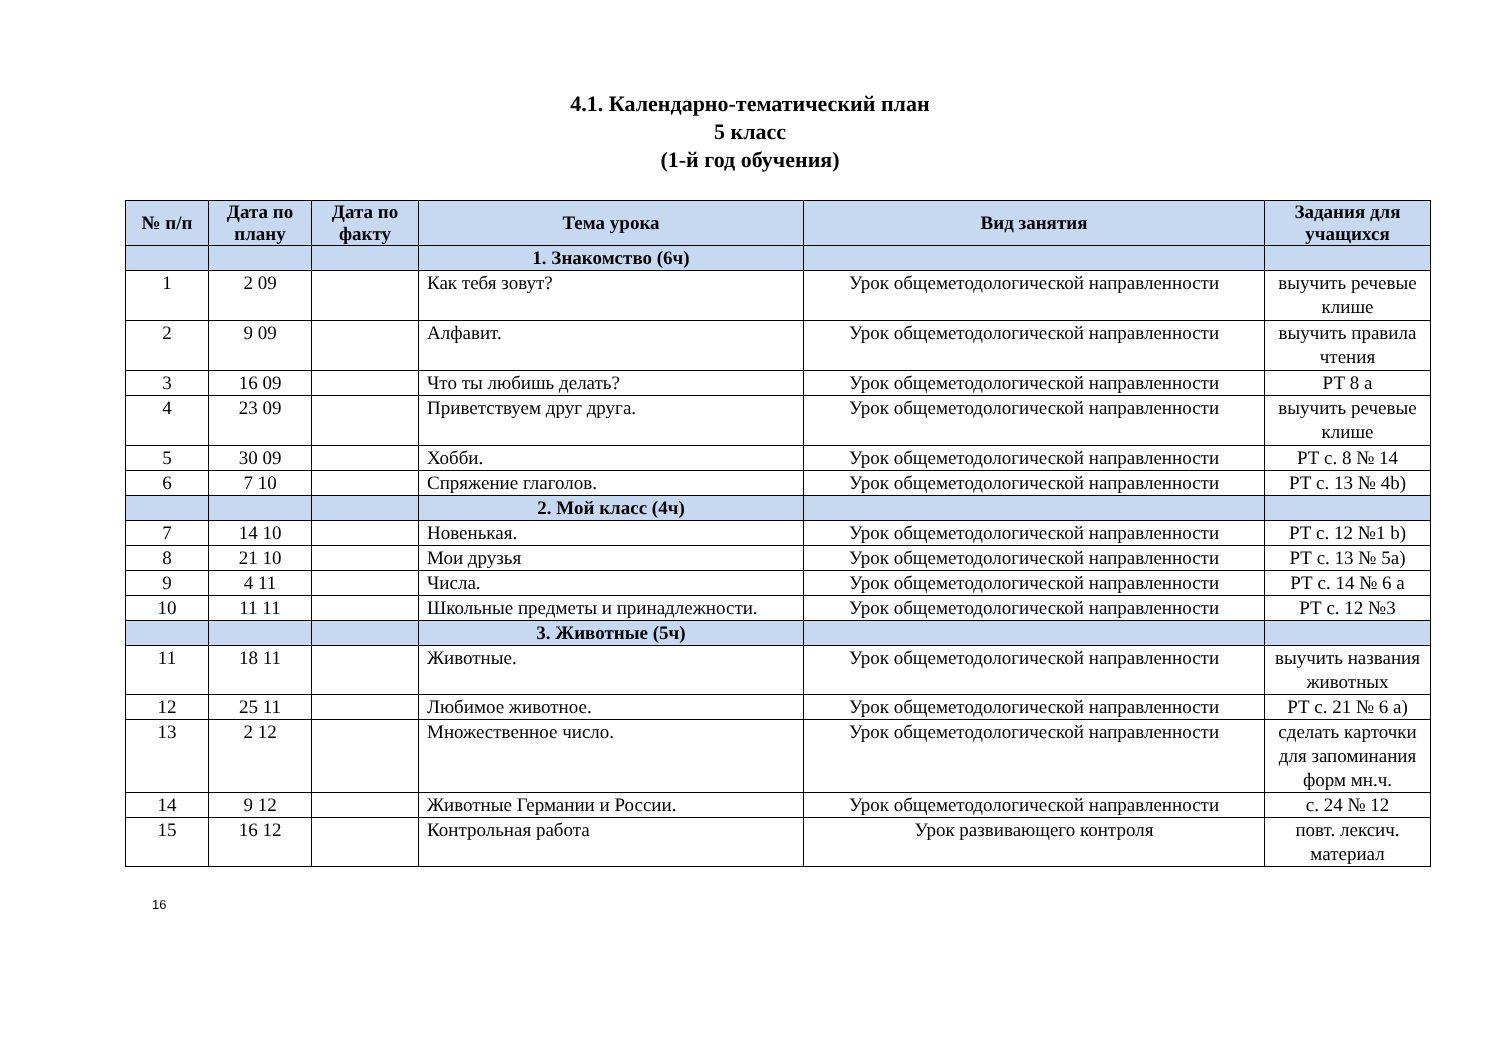4.1. Календарно-тематический план
5 класс
(1-й год обучения)
| № п/п | Дата по плану | Дата по факту | Тема урока | Вид занятия | Задания для учащихся |
| --- | --- | --- | --- | --- | --- |
| | | | 1. Знакомство (6ч) | | |
| 1 | 2 09 | | Как тебя зовут? | Урок общеметодологической направленности | выучить речевые клише |
| 2 | 9 09 | | Алфавит. | Урок общеметодологической направленности | выучить правила чтения |
| 3 | 16 09 | | Что ты любишь делать? | Урок общеметодологической направленности | РТ 8 a |
| 4 | 23 09 | | Приветствуем друг друга. | Урок общеметодологической направленности | выучить речевые клише |
| 5 | 30 09 | | Хобби. | Урок общеметодологической направленности | РТ с. 8 № 14 |
| 6 | 7 10 | | Спряжение глаголов. | Урок общеметодологической направленности | РТ с. 13 № 4b) |
| | | | 2. Мой класс (4ч) | | |
| 7 | 14 10 | | Новенькая. | Урок общеметодологической направленности | РТ с. 12 №1 b) |
| 8 | 21 10 | | Мои друзья | Урок общеметодологической направленности | РТ с. 13 № 5a) |
| 9 | 4 11 | | Числа. | Урок общеметодологической направленности | РТ с. 14 № 6 a |
| 10 | 11 11 | | Школьные предметы и принадлежности. | Урок общеметодологической направленности | РТ с. 12 №3 |
| | | | 3. Животные (5ч) | | |
| 11 | 18 11 | | Животные. | Урок общеметодологической направленности | выучить названия животных |
| 12 | 25 11 | | Любимое животное. | Урок общеметодологической направленности | РТ с. 21 № 6 a) |
| 13 | 2 12 | | Множественное число. | Урок общеметодологической направленности | сделать карточки для запоминания форм мн.ч. |
| 14 | 9 12 | | Животные Германии и России. | Урок общеметодологической направленности | с. 24 № 12 |
| 15 | 16 12 | | Контрольная работа | Урок развивающего контроля | повт. лексич. материал |
16